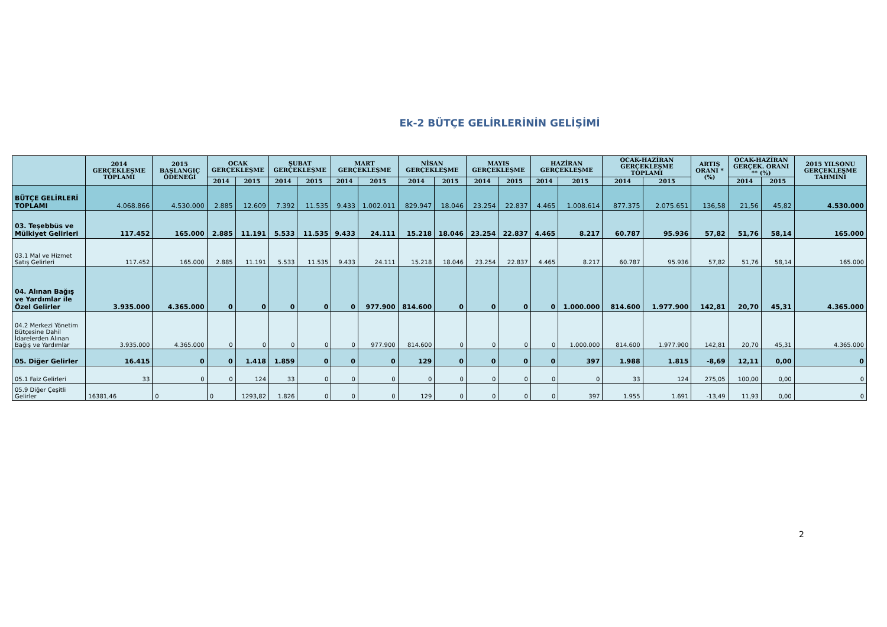Ek-2 BÜTÇE GELİRLERİNİN GELİŞİMİ
| | 2014 GERÇEKLEŞME TOPLAMI | 2015 BAŞLANGIÇ ÖDENEĞİ | OCAK GERÇEKLEŞME | | ŞUBAT GERÇEKLEŞME | | MART GERÇEKLEŞME | | NİSAN GERÇEKLEŞME | | MAYIS GERÇEKLEŞME | | HAZİRAN GERÇEKLEŞME | | OCAK-HAZİRAN GERÇEKLEŞME TOPLAMI | | ARTIŞ ORANI * (%) | OCAK-HAZİRAN GERÇEK. ORANI ** (%) | | 2015 YILSONU GERÇEKLEŞME TAHMİNİ |
| --- | --- | --- | --- | --- | --- | --- | --- | --- | --- | --- | --- | --- | --- | --- | --- | --- | --- | --- | --- | --- |
| | | | 2014 | 2015 | 2014 | 2015 | 2014 | 2015 | 2014 | 2015 | 2014 | 2015 | 2014 | 2015 | 2014 | 2015 | | 2014 | 2015 | |
| BÜTÇE GELİRLERİ TOPLAMI | 4.068.866 | 4.530.000 | 2.885 | 12.609 | 7.392 | 11.535 | 9.433 | 1.002.011 | 829.947 | 18.046 | 23.254 | 22.837 | 4.465 | 1.008.614 | 877.375 | 2.075.651 | 136,58 | 21,56 | 45,82 | 4.530.000 |
| 03. Teşebbüs ve Mülkiyet Gelirleri | 117.452 | 165.000 | 2.885 | 11.191 | 5.533 | 11.535 | 9.433 | 24.111 | 15.218 | 18.046 | 23.254 | 22.837 | 4.465 | 8.217 | 60.787 | 95.936 | 57,82 | 51,76 | 58,14 | 165.000 |
| 03.1 Mal ve Hizmet Satış Gelirleri | 117.452 | 165.000 | 2.885 | 11.191 | 5.533 | 11.535 | 9.433 | 24.111 | 15.218 | 18.046 | 23.254 | 22.837 | 4.465 | 8.217 | 60.787 | 95.936 | 57,82 | 51,76 | 58,14 | 165.000 |
| 04. Alınan Bağış ve Yardımlar ile Özel Gelirler | 3.935.000 | 4.365.000 | 0 | 0 | 0 | 0 | 0 | 977.900 | 814.600 | 0 | 0 | 0 | 0 | 1.000.000 | 814.600 | 1.977.900 | 142,81 | 20,70 | 45,31 | 4.365.000 |
| 04.2 Merkezi Yönetim Bütçesine Dahil İdarelerden Alınan Bağış ve Yardımlar | 3.935.000 | 4.365.000 | 0 | 0 | 0 | 0 | 0 | 977.900 | 814.600 | 0 | 0 | 0 | 0 | 1.000.000 | 814.600 | 1.977.900 | 142,81 | 20,70 | 45,31 | 4.365.000 |
| 05. Diğer Gelirler | 16.415 | 0 | 0 | 1.418 | 1.859 | 0 | 0 | 0 | 129 | 0 | 0 | 0 | 0 | 397 | 1.988 | 1.815 | -8,69 | 12,11 | 0,00 | 0 |
| 05.1 Faiz Gelirleri | 33 | 0 | 0 | 124 | 33 | 0 | 0 | 0 | 0 | 0 | 0 | 0 | 0 | 0 | 33 | 124 | 275,05 | 100,00 | 0,00 | 0 |
| 05.9 Diğer Çeşitli Gelirler | 16381,46 | 0 | 0 | 1293,82 | 1.826 | 0 | 0 | 0 | 129 | 0 | 0 | 0 | 0 | 397 | 1.955 | 1.691 | -13,49 | 11,93 | 0,00 | 0 |
2